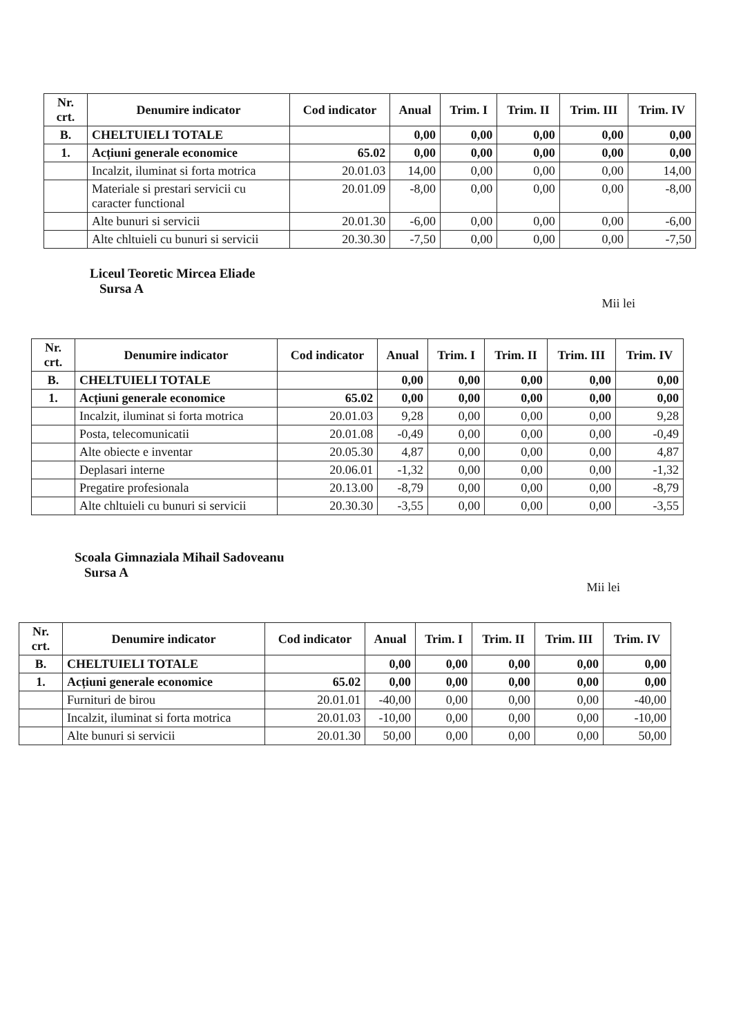| Nr. crt. | Denumire indicator | Cod indicator | Anual | Trim. I | Trim. II | Trim. III | Trim. IV |
| --- | --- | --- | --- | --- | --- | --- | --- |
| B. | CHELTUIELI TOTALE | | 0,00 | 0,00 | 0,00 | 0,00 | 0,00 |
| 1. | Acțiuni generale economice | 65.02 | 0,00 | 0,00 | 0,00 | 0,00 | 0,00 |
| | Incalzit, iluminat si forta motrica | 20.01.03 | 14,00 | 0,00 | 0,00 | 0,00 | 14,00 |
| | Materiale si prestari servicii cu caracter functional | 20.01.09 | -8,00 | 0,00 | 0,00 | 0,00 | -8,00 |
| | Alte bunuri si servicii | 20.01.30 | -6,00 | 0,00 | 0,00 | 0,00 | -6,00 |
| | Alte chltuieli cu bunuri si servicii | 20.30.30 | -7,50 | 0,00 | 0,00 | 0,00 | -7,50 |
Liceul Teoretic Mircea Eliade
Sursa A
Mii lei
| Nr. crt. | Denumire indicator | Cod indicator | Anual | Trim. I | Trim. II | Trim. III | Trim. IV |
| --- | --- | --- | --- | --- | --- | --- | --- |
| B. | CHELTUIELI TOTALE | | 0,00 | 0,00 | 0,00 | 0,00 | 0,00 |
| 1. | Acțiuni generale economice | 65.02 | 0,00 | 0,00 | 0,00 | 0,00 | 0,00 |
| | Incalzit, iluminat si forta motrica | 20.01.03 | 9,28 | 0,00 | 0,00 | 0,00 | 9,28 |
| | Posta, telecomunicatii | 20.01.08 | -0,49 | 0,00 | 0,00 | 0,00 | -0,49 |
| | Alte obiecte e inventar | 20.05.30 | 4,87 | 0,00 | 0,00 | 0,00 | 4,87 |
| | Deplasari interne | 20.06.01 | -1,32 | 0,00 | 0,00 | 0,00 | -1,32 |
| | Pregatire profesionala | 20.13.00 | -8,79 | 0,00 | 0,00 | 0,00 | -8,79 |
| | Alte chltuieli cu bunuri si servicii | 20.30.30 | -3,55 | 0,00 | 0,00 | 0,00 | -3,55 |
Scoala Gimnaziala Mihail Sadoveanu
Sursa A
Mii lei
| Nr. crt. | Denumire indicator | Cod indicator | Anual | Trim. I | Trim. II | Trim. III | Trim. IV |
| --- | --- | --- | --- | --- | --- | --- | --- |
| B. | CHELTUIELI TOTALE | | 0,00 | 0,00 | 0,00 | 0,00 | 0,00 |
| 1. | Acțiuni generale economice | 65.02 | 0,00 | 0,00 | 0,00 | 0,00 | 0,00 |
| | Furnituri de birou | 20.01.01 | -40,00 | 0,00 | 0,00 | 0,00 | -40,00 |
| | Incalzit, iluminat si forta motrica | 20.01.03 | -10,00 | 0,00 | 0,00 | 0,00 | -10,00 |
| | Alte bunuri si servicii | 20.01.30 | 50,00 | 0,00 | 0,00 | 0,00 | 50,00 |